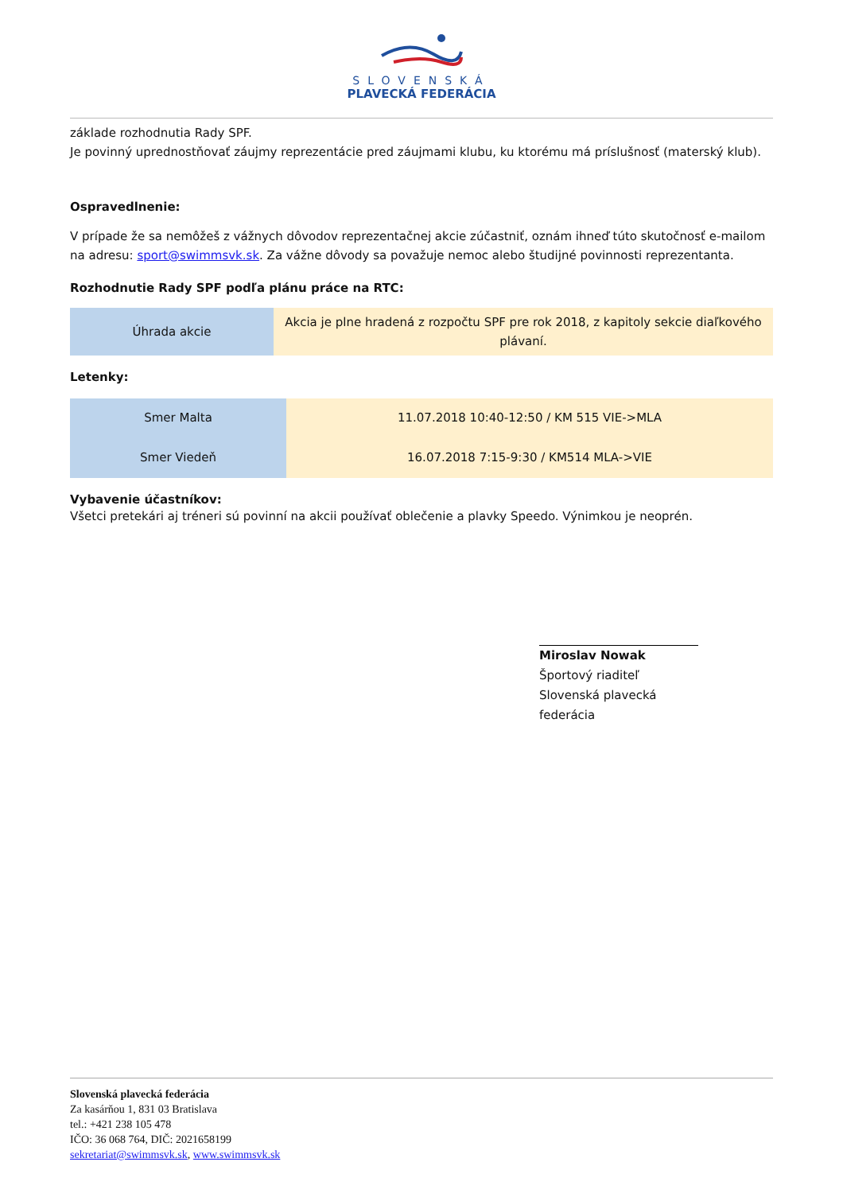SLOVENSKÁ
PLAVECKÁ FEDERÁCIA
základe rozhodnutia Rady SPF.
Je povinný uprednostňovať záujmy reprezentácie pred záujmami klubu, ku ktorému má príslušnosť (materský klub).
Ospravedlnenie:
V prípade že sa nemôžeš z vážnych dôvodov reprezentačnej akcie zúčastniť, oznám ihneď túto skutočnosť e-mailom na adresu: sport@swimmsvk.sk. Za vážne dôvody sa považuje nemoc alebo študijné povinnosti reprezentanta.
Rozhodnutie Rady SPF podľa plánu práce na RTC:
| Úhrada akcie | Akcia je plne hradená z rozpočtu SPF pre rok 2018, z kapitoly sekcie diaľkového plávaní. |
Letenky:
| Smer Malta | 11.07.2018 10:40-12:50 / KM 515 VIE->MLA |
| Smer Viedeň | 16.07.2018 7:15-9:30 / KM514 MLA->VIE |
Vybavenie účastníkov:
Všetci pretekári aj tréneri sú povinní na akcii používať oblečenie a plavky Speedo. Výnimkou je neoprén.
Miroslav Nowak
Športový riaditeľ
Slovenská plavecká federácia
Slovenská plavecká federácia
Za kasárňou 1, 831 03 Bratislava
tel.: +421 238 105 478
IČO: 36 068 764, DIČ: 2021658199
sekretariat@swimmsvk.sk, www.swimmsvk.sk